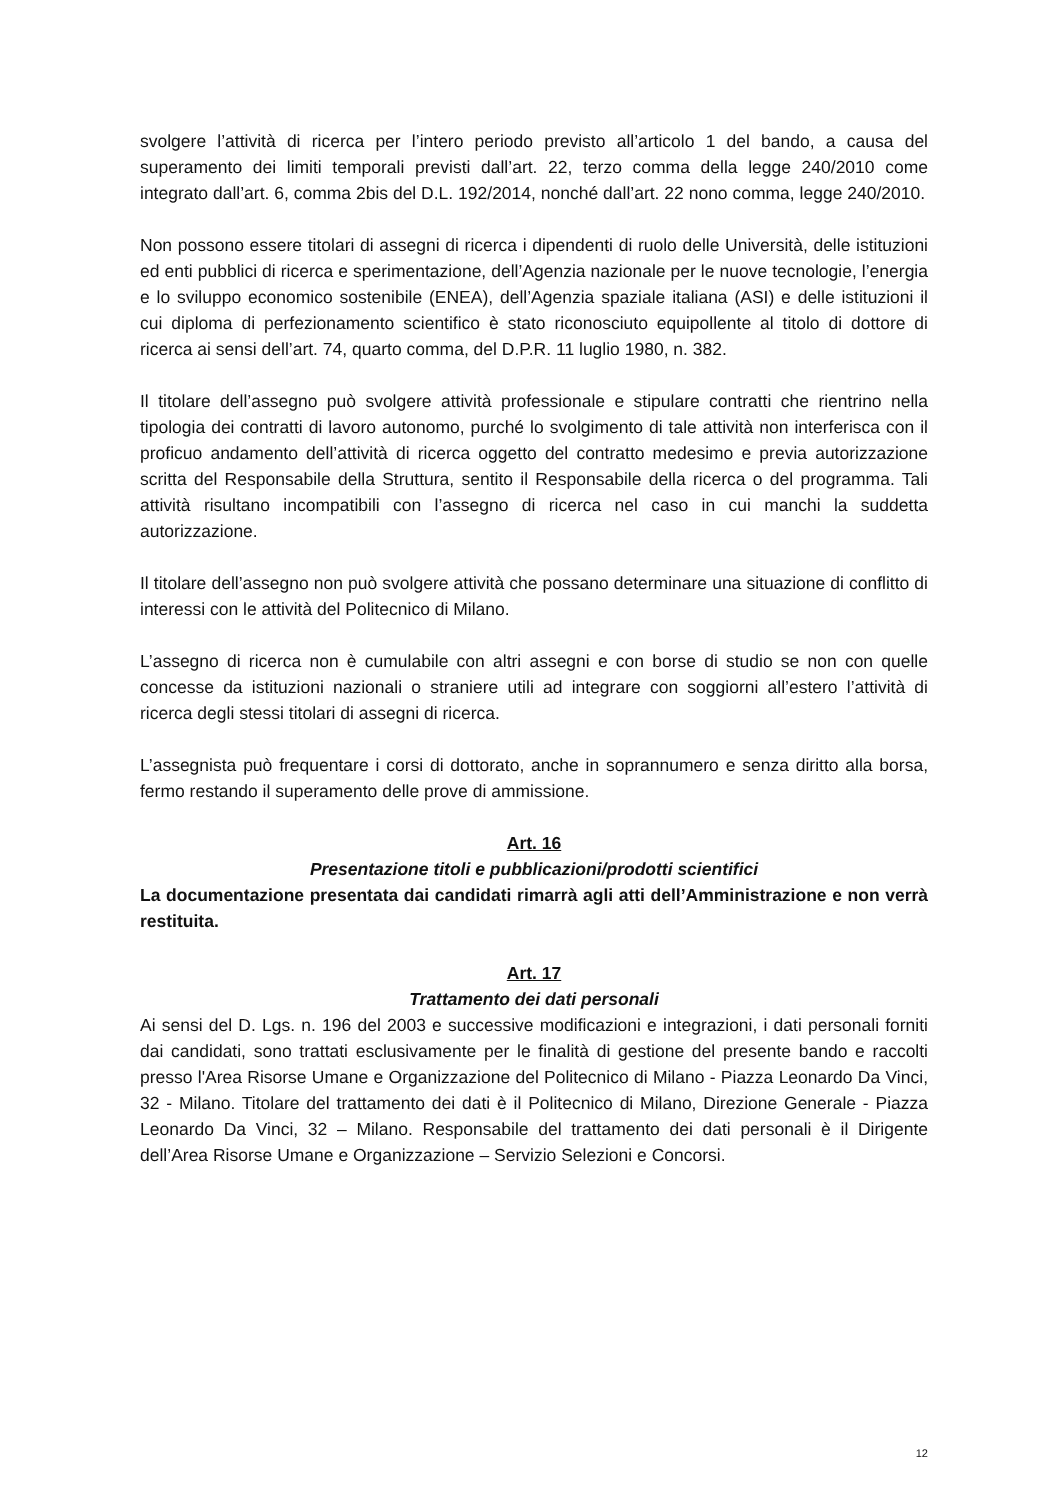svolgere l’attività di ricerca per l’intero periodo previsto all’articolo 1 del bando, a causa del superamento dei limiti temporali previsti dall’art. 22, terzo comma della legge 240/2010 come integrato dall’art. 6, comma 2bis del D.L. 192/2014, nonché dall’art. 22 nono comma, legge 240/2010.
Non possono essere titolari di assegni di ricerca i dipendenti di ruolo delle Università, delle istituzioni ed enti pubblici di ricerca e sperimentazione, dell’Agenzia nazionale per le nuove tecnologie, l’energia e lo sviluppo economico sostenibile (ENEA), dell’Agenzia spaziale italiana (ASI) e delle istituzioni il cui diploma di perfezionamento scientifico è stato riconosciuto equipollente al titolo di dottore di ricerca ai sensi dell’art. 74, quarto comma, del D.P.R. 11 luglio 1980, n. 382.
Il titolare dell’assegno può svolgere attività professionale e stipulare contratti che rientrino nella tipologia dei contratti di lavoro autonomo, purché lo svolgimento di tale attività non interferisca con il proficuo andamento dell’attività di ricerca oggetto del contratto medesimo e previa autorizzazione scritta del Responsabile della Struttura, sentito il Responsabile della ricerca o del programma. Tali attività risultano incompatibili con l’assegno di ricerca nel caso in cui manchi la suddetta autorizzazione.
Il titolare dell’assegno non può svolgere attività che possano determinare una situazione di conflitto di interessi con le attività del Politecnico di Milano.
L’assegno di ricerca non è cumulabile con altri assegni e con borse di studio se non con quelle concesse da istituzioni nazionali o straniere utili ad integrare con soggiorni all’estero l’attività di ricerca degli stessi titolari di assegni di ricerca.
L’assegnista può frequentare i corsi di dottorato, anche in soprannumero e senza diritto alla borsa, fermo restando il superamento delle prove di ammissione.
Art. 16
Presentazione titoli e pubblicazioni/prodotti scientifici
La documentazione presentata dai candidati rimarrà agli atti dell’Amministrazione e non verrà restituita.
Art. 17
Trattamento dei dati personali
Ai sensi del D. Lgs. n. 196 del 2003 e successive modificazioni e integrazioni, i dati personali forniti dai candidati, sono trattati esclusivamente per le finalità di gestione del presente bando e raccolti presso l'Area Risorse Umane e Organizzazione del Politecnico di Milano - Piazza Leonardo Da Vinci, 32 - Milano. Titolare del trattamento dei dati è il Politecnico di Milano, Direzione Generale - Piazza Leonardo Da Vinci, 32 – Milano. Responsabile del trattamento dei dati personali è il Dirigente dell’Area Risorse Umane e Organizzazione – Servizio Selezioni e Concorsi.
12